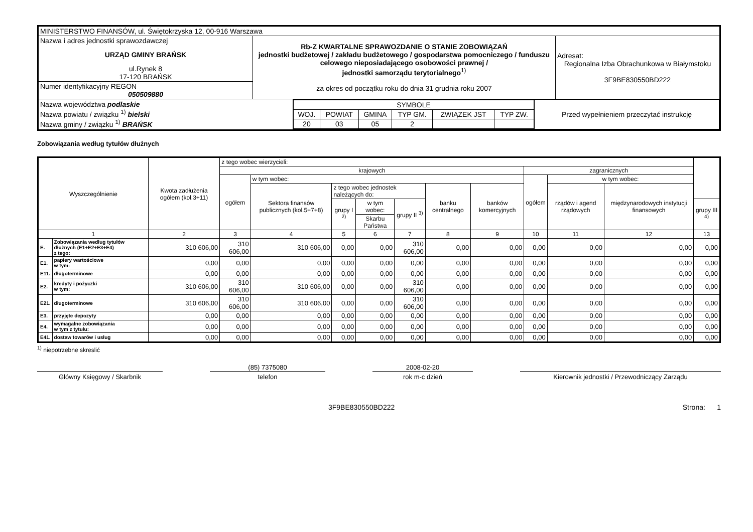| MINISTERSTWO FINANSÓW, ul. Świętokrzyska 12, 00-916 Warszawa | | |
| Nazwa i adres jednostki sprawozdawczej URZĄD GMINY BRAŃSK ul.Rynek 8 17-120 BRAŃSK | Rb-Z KWARTALNE SPRAWOZDANIE O STANIE ZOBOWIĄZAŃ jednostki budżetowej / zakładu budżetowego / gospodarstwa pomocniczego / funduszu celowego nieposiadającego osobowości prawnej / jednostki samorządu terytorialnego<sup>1)</sup> za okres od początku roku do dnia 31 grudnia roku 2007 | Adresat: Regionalna Izba Obrachunkowa w Białymstoku 3F9BE830550BD222 |
| Numer identyfikacyjny REGON 050509880 | | |
| / Nazwa województwa podlaskie Nazwa powiatu / związku <sup>1)</sup> bielski Nazwa gminy / związku <sup>1)</sup> BRAŃSK / / SYMBOLE / / / / / / / WOJ. / POWIAT / GMINA / TYP GM. / ZWIĄZEK JST / TYP ZW. / / 20 / 03 / 05 / 2 / / / / Przed wypełnieniem przeczytać instrukcję / | | |
Zobowiązania według tytułów dłużnych
| Wyszczególnienie | | Kwota zadłużenia ogółem (kol.3+11) | z tego wobec wierzycieli: | | | | | | | | | | |
| --- | --- | --- | --- | --- | --- | --- | --- | --- | --- | --- | --- | --- | --- |
| | | | krajowych | | | | | | | zagranicznych | | | |
| | | | ogółem | w tym wobec: | | | | | | ogółem | w tym wobec: | | |
| | | | | Sektora finansów publicznych (kol.5+7+8) | z tego wobec jednostek należących do: | | | banku centralnego | banków komercyjnych | | rządów i agend rządowych | międzynarodowych instytucji finansowych | |
| | | | | | grupy I <sup>2)</sup> | w tym wobec: | grupy II <sup>3)</sup> | | | | | | grupy III <sup>4)</sup> |
| | | | | | | Skarbu Państwa | | | | | | | |
| 1 | | 2 | 3 | 4 | 5 | 6 | 7 | 8 | 9 | 10 | 11 | 12 | 13 |
| E. | Zobowiązania według tytułów dłużnych (E1+E2+E3+E4) z tego: | 310 606,00 | 310 606,00 | 310 606,00 | 0,00 | 0,00 | 310 606,00 | 0,00 | 0,00 | 0,00 | 0,00 | 0,00 | 0,00 |
| E1. | papiery wartościowe w tym: | 0,00 | 0,00 | 0,00 | 0,00 | 0,00 | 0,00 | 0,00 | 0,00 | 0,00 | 0,00 | 0,00 | 0,00 |
| E11. | długoterminowe | 0,00 | 0,00 | 0,00 | 0,00 | 0,00 | 0,00 | 0,00 | 0,00 | 0,00 | 0,00 | 0,00 | 0,00 |
| E2. | kredyty i pożyczki w tym: | 310 606,00 | 310 606,00 | 310 606,00 | 0,00 | 0,00 | 310 606,00 | 0,00 | 0,00 | 0,00 | 0,00 | 0,00 | 0,00 |
| E21. | długoterminowe | 310 606,00 | 310 606,00 | 310 606,00 | 0,00 | 0,00 | 310 606,00 | 0,00 | 0,00 | 0,00 | 0,00 | 0,00 | 0,00 |
| E3. | przyjęte depozyty | 0,00 | 0,00 | 0,00 | 0,00 | 0,00 | 0,00 | 0,00 | 0,00 | 0,00 | 0,00 | 0,00 | 0,00 |
| E4. | wymagalne zobowiązania w tym z tytułu: | 0,00 | 0,00 | 0,00 | 0,00 | 0,00 | 0,00 | 0,00 | 0,00 | 0,00 | 0,00 | 0,00 | 0,00 |
| E41. | dostaw towarów i usług | 0,00 | 0,00 | 0,00 | 0,00 | 0,00 | 0,00 | 0,00 | 0,00 | 0,00 | 0,00 | 0,00 | 0,00 |
<sup>1)</sup> niepotrzebne skreslić
Główny Księgowy / Skarbnik
(85) 7375080
telefon
2008-02-20
rok m-c dzień
Kierownik jednostki / Przewodniczący Zarządu
3F9BE830550BD222 Strona: 1